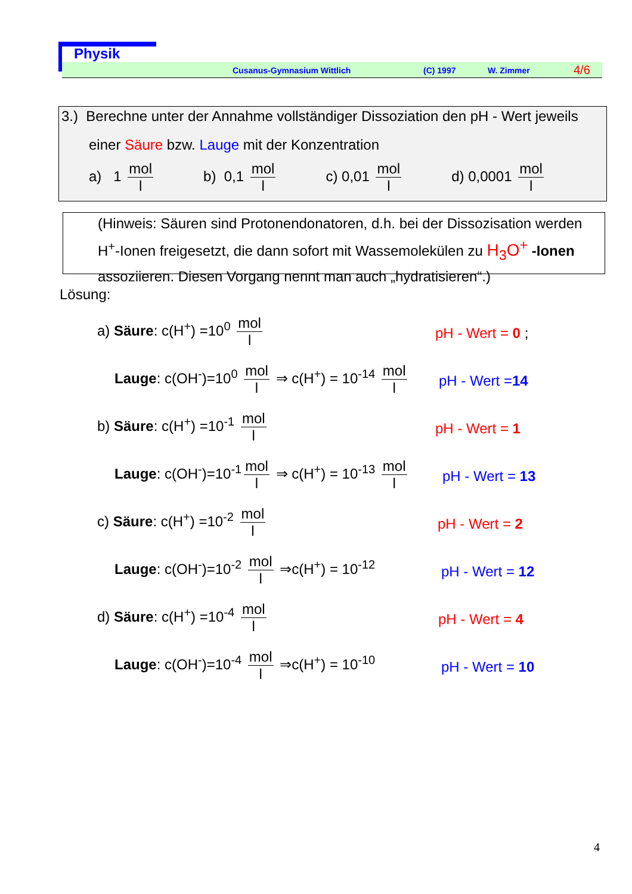Physik
Cusanus-Gymnasium Wittlich (C) 1997 W. Zimmer 4/6
3.) Berechne unter der Annahme vollständiger Dissoziation den pH - Wert jeweils
einer Säure bzw. Lauge mit der Konzentration
a) 1 mol l b) 0,1 mol l c) 0,01 mol l d) 0,0001 mol l
(Hinweis: Säuren sind Protonendonatoren, d.h. bei der Dissozisation werden H<sup>+</sup>-Ionen freigesetzt, die dann sofort mit Wassemolekülen zu H<sub>3</sub>O<sup>+</sup> -Ionen assoziieren. Diesen Vorgang nennt man auch „hydratisieren“.)
Lösung:
a) Säure: c(H<sup>+</sup>) =10<sup>0</sup> mol l
pH - Wert = 0 ;
Lauge: c(OH<sup>-</sup>)=10<sup>0</sup> mol l ⇒ c(H<sup>+</sup>) = 10<sup>-14</sup> mol l
pH - Wert =14
b) Säure: c(H<sup>+</sup>) =10<sup>-1</sup> mol l
pH - Wert = 1
Lauge: c(OH<sup>-</sup>)=10<sup>-1</sup> mol l ⇒ c(H<sup>+</sup>) = 10<sup>-13</sup> mol l
pH - Wert = 13
c) Säure: c(H<sup>+</sup>) =10<sup>-2</sup> mol l
pH - Wert = 2
Lauge: c(OH<sup>-</sup>)=10<sup>-2</sup> mol l ⇒c(H<sup>+</sup>) = 10<sup>-12</sup>
pH - Wert = 12
d) Säure: c(H<sup>+</sup>) =10<sup>-4</sup> mol l
pH - Wert = 4
Lauge: c(OH<sup>-</sup>)=10<sup>-4</sup> mol l ⇒c(H<sup>+</sup>) = 10<sup>-10</sup>
pH - Wert = 10
4